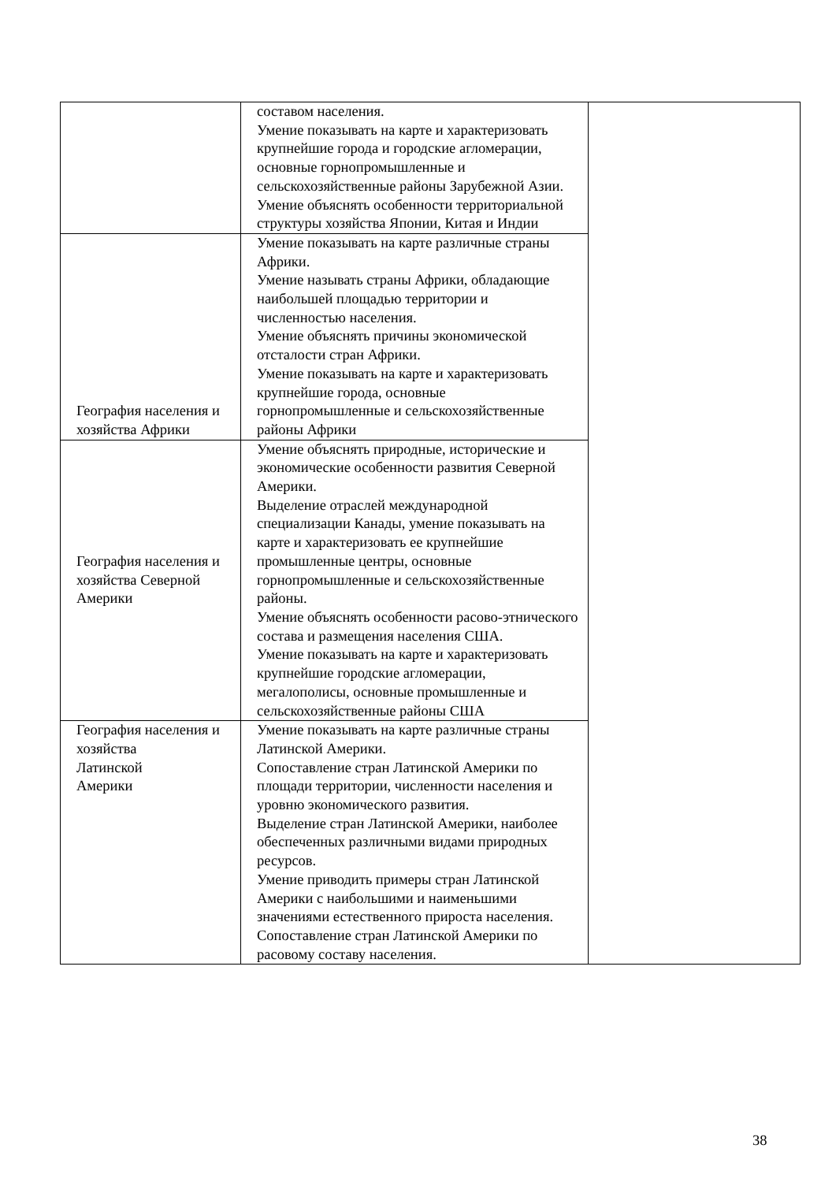| | составом населения. Умение показывать на карте и характеризовать крупнейшие города и городские агломерации, основные горнопромышленные и сельскохозяйственные районы Зарубежной Азии. Умение объяснять особенности территориальной структуры хозяйства Японии, Китая и Индии | |
| География населения и хозяйства Африки | Умение показывать на карте различные страны Африки. Умение называть страны Африки, обладающие наибольшей площадью территории и численностью населения. Умение объяснять причины экономической отсталости стран Африки. Умение показывать на карте и характеризовать крупнейшие города, основные горнопромышленные и сельскохозяйственные районы Африки | |
| География населения и хозяйства Северной Америки | Умение объяснять природные, исторические и экономические особенности развития Северной Америки. Выделение отраслей международной специализации Канады, умение показывать на карте и характеризовать ее крупнейшие промышленные центры, основные горнопромышленные и сельскохозяйственные районы. Умение объяснять особенности расово-этнического состава и размещения населения США. Умение показывать на карте и характеризовать крупнейшие городские агломерации, мегалополисы, основные промышленные и сельскохозяйственные районы США | |
| География населения и хозяйства Латинской Америки | Умение показывать на карте различные страны Латинской Америки. Сопоставление стран Латинской Америки по площади территории, численности населения и уровню экономического развития. Выделение стран Латинской Америки, наиболее обеспеченных различными видами природных ресурсов. Умение приводить примеры стран Латинской Америки с наибольшими и наименьшими значениями естественного прироста населения. Сопоставление стран Латинской Америки по расовому составу населения. | |
38